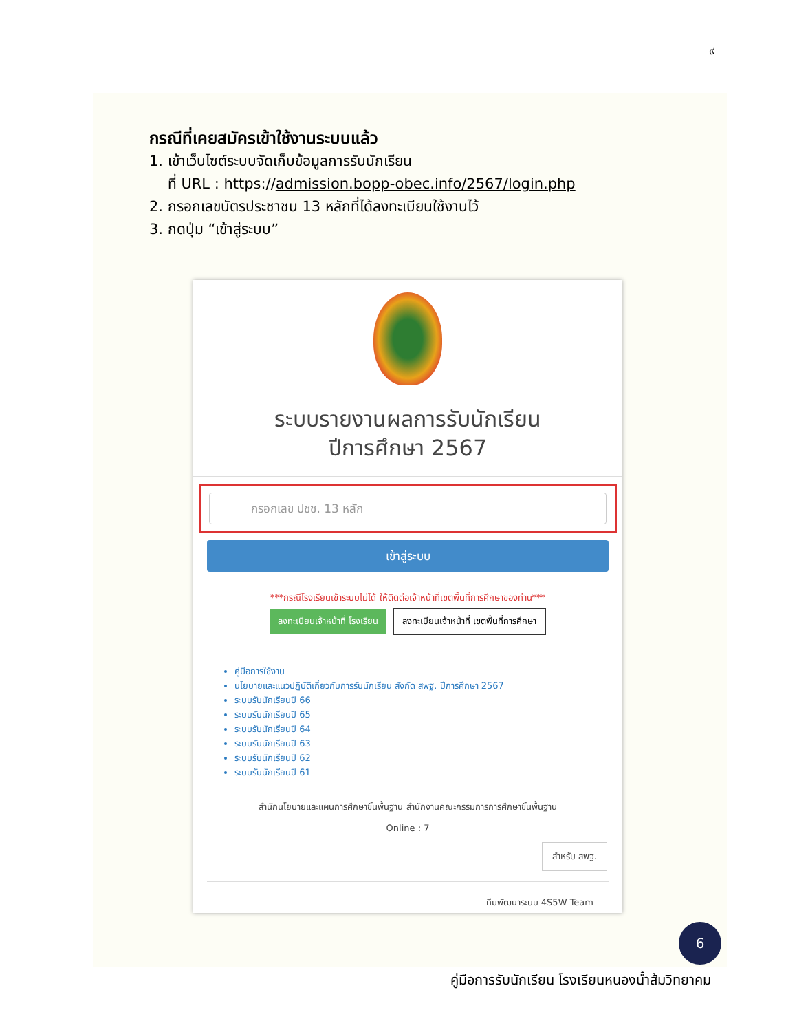๙
กรณีที่เคยสมัครเข้าใช้งานระบบแล้ว
1. เข้าเว็บไซต์ระบบจัดเก็บข้อมูลการรับนักเรียน
ที่ URL : https://admission.bopp-obec.info/2567/login.php
2. กรอกเลขบัตรประชาชน 13 หลักที่ได้ลงทะเบียนใช้งานไว้
3. กดปุ่ม “เข้าสู่ระบบ”
ระบบรายงานผลการรับนักเรียน
ปีการศึกษา 2567
กรอกเลข ปชช. 13 หลัก
เข้าสู่ระบบ
***กรณีโรงเรียนเข้าระบบไม่ได้ ให้ติดต่อเจ้าหน้าที่เขตพื้นที่การศึกษาของท่าน***
ลงทะเบียนเจ้าหน้าที่ โรงเรียน ลงทะเบียนเจ้าหน้าที่ เขตพื้นที่การศึกษา
คู่มือการใช้งาน
นโยบายและแนวปฏิบัติเกี่ยวกับการรับนักเรียน สังกัด สพฐ. ปีการศึกษา 2567
ระบบรับนักเรียนปี 66
ระบบรับนักเรียนปี 65
ระบบรับนักเรียนปี 64
ระบบรับนักเรียนปี 63
ระบบรับนักเรียนปี 62
ระบบรับนักเรียนปี 61
สำนักนโยบายและแผนการศึกษาขั้นพื้นฐาน สำนักงานคณะกรรมการการศึกษาขั้นพื้นฐาน
Online : 7
สำหรับ สพฐ.
ทีมพัฒนาระบบ 4S5W Team
6
คู่มือการรับนักเรียน โรงเรียนหนองน้ำส้มวิทยาคม